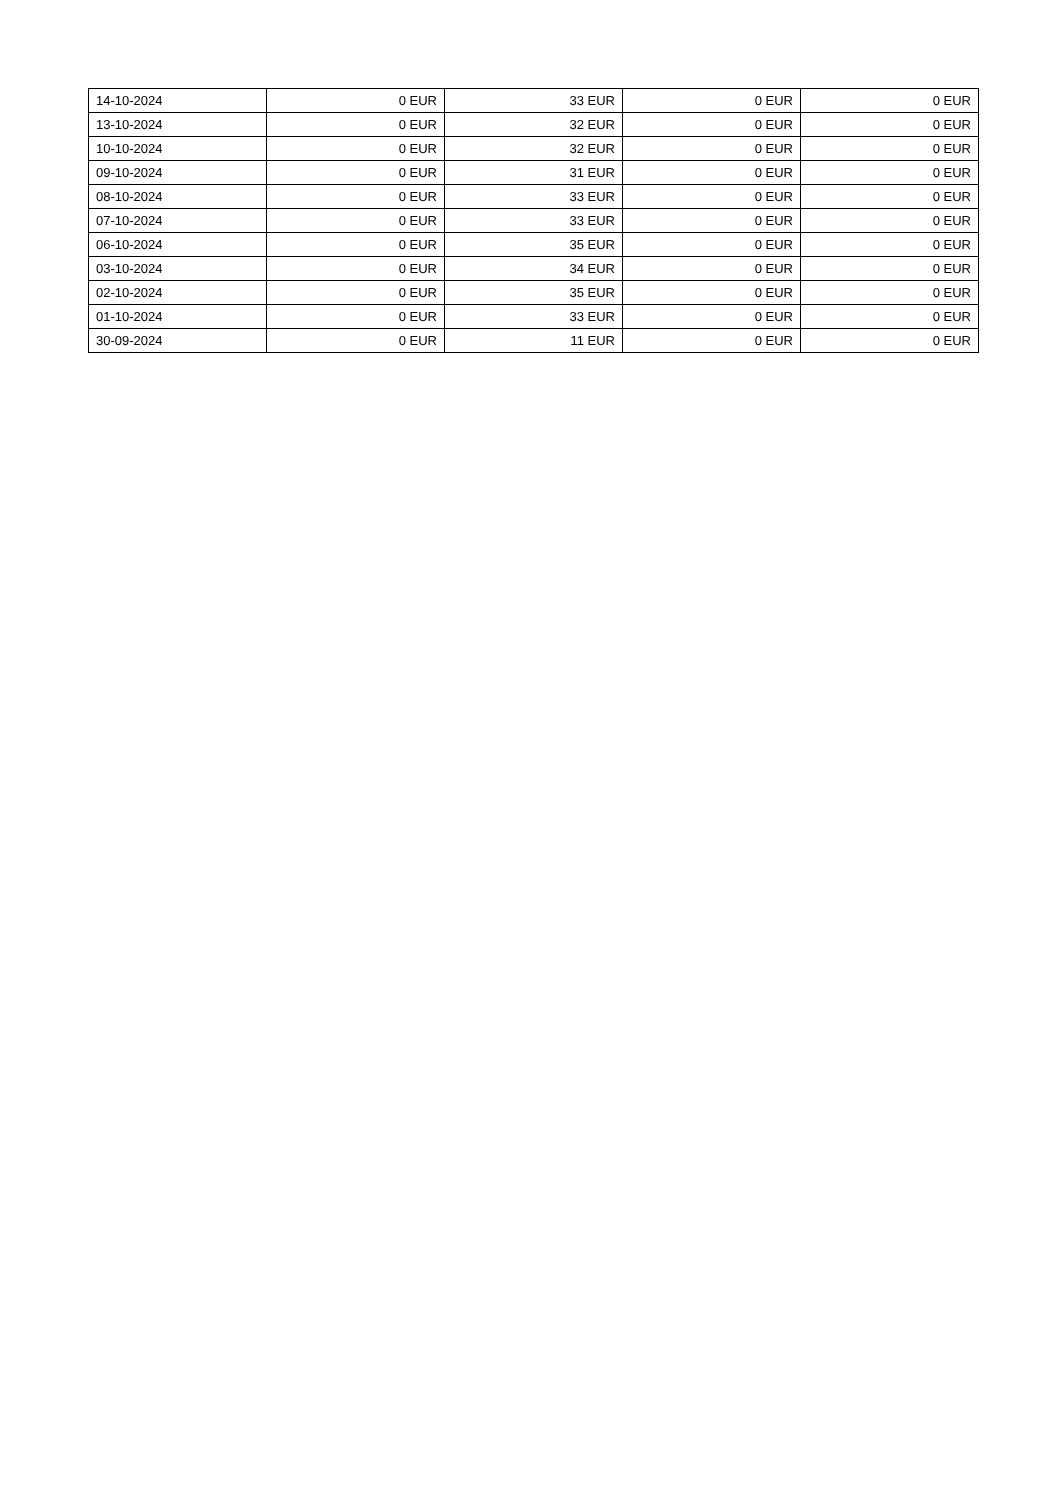| 14-10-2024 | 0 EUR | 33 EUR | 0 EUR | 0 EUR |
| 13-10-2024 | 0 EUR | 32 EUR | 0 EUR | 0 EUR |
| 10-10-2024 | 0 EUR | 32 EUR | 0 EUR | 0 EUR |
| 09-10-2024 | 0 EUR | 31 EUR | 0 EUR | 0 EUR |
| 08-10-2024 | 0 EUR | 33 EUR | 0 EUR | 0 EUR |
| 07-10-2024 | 0 EUR | 33 EUR | 0 EUR | 0 EUR |
| 06-10-2024 | 0 EUR | 35 EUR | 0 EUR | 0 EUR |
| 03-10-2024 | 0 EUR | 34 EUR | 0 EUR | 0 EUR |
| 02-10-2024 | 0 EUR | 35 EUR | 0 EUR | 0 EUR |
| 01-10-2024 | 0 EUR | 33 EUR | 0 EUR | 0 EUR |
| 30-09-2024 | 0 EUR | 11 EUR | 0 EUR | 0 EUR |